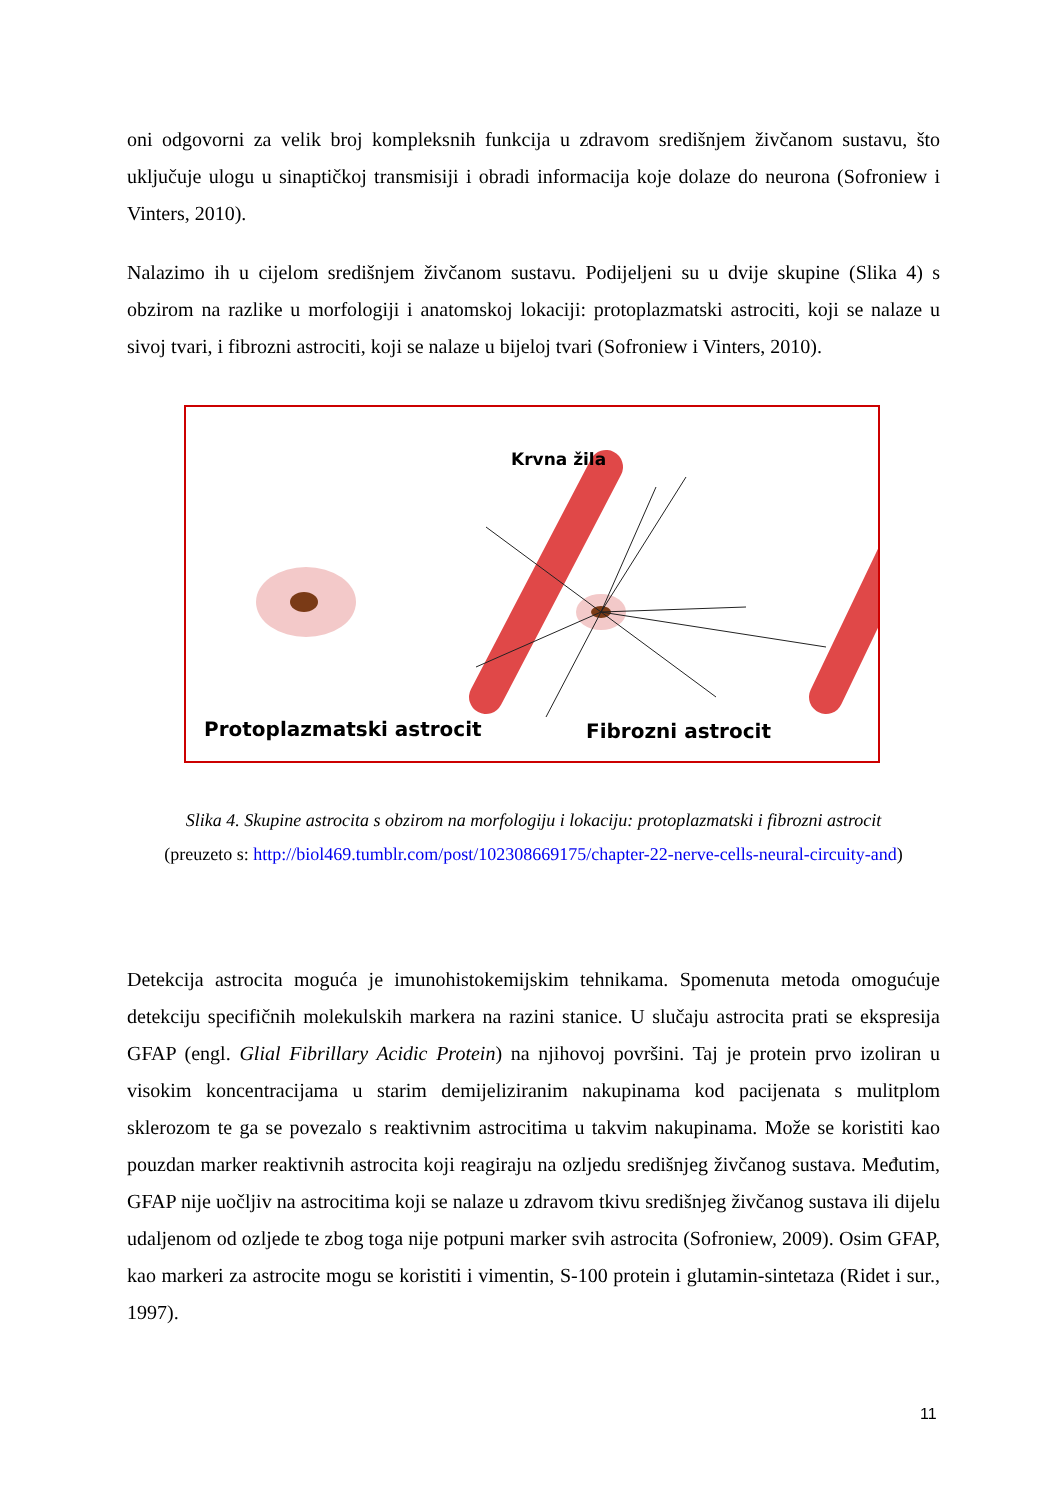oni odgovorni za velik broj kompleksnih funkcija u zdravom središnjem živčanom sustavu, što uključuje ulogu u sinaptičkoj transmisiji i obradi informacija koje dolaze do neurona (Sofroniew i Vinters, 2010).
Nalazimo ih u cijelom središnjem živčanom sustavu. Podijeljeni su u dvije skupine (Slika 4) s obzirom na razlike u morfologiji i anatomskoj lokaciji: protoplazmatski astrociti, koji se nalaze u sivoj tvari, i fibrozni astrociti, koji se nalaze u bijeloj tvari (Sofroniew i Vinters, 2010).
Krvna žila
Protoplazmatski astrocit Fibrozni astrocit
Slika 4. Skupine astrocita s obzirom na morfologiju i lokaciju: protoplazmatski i fibrozni astrocit
(preuzeto s: http://biol469.tumblr.com/post/102308669175/chapter-22-nerve-cells-neural-circuity-and)
Detekcija astrocita moguća je imunohistokemijskim tehnikama. Spomenuta metoda omogućuje detekciju specifičnih molekulskih markera na razini stanice. U slučaju astrocita prati se ekspresija GFAP (engl. Glial Fibrillary Acidic Protein) na njihovoj površini. Taj je protein prvo izoliran u visokim koncentracijama u starim demijeliziranim nakupinama kod pacijenata s mulitplom sklerozom te ga se povezalo s reaktivnim astrocitima u takvim nakupinama. Može se koristiti kao pouzdan marker reaktivnih astrocita koji reagiraju na ozljedu središnjeg živčanog sustava. Međutim, GFAP nije uočljiv na astrocitima koji se nalaze u zdravom tkivu središnjeg živčanog sustava ili dijelu udaljenom od ozljede te zbog toga nije potpuni marker svih astrocita (Sofroniew, 2009). Osim GFAP, kao markeri za astrocite mogu se koristiti i vimentin, S-100 protein i glutamin-sintetaza (Ridet i sur., 1997).
11